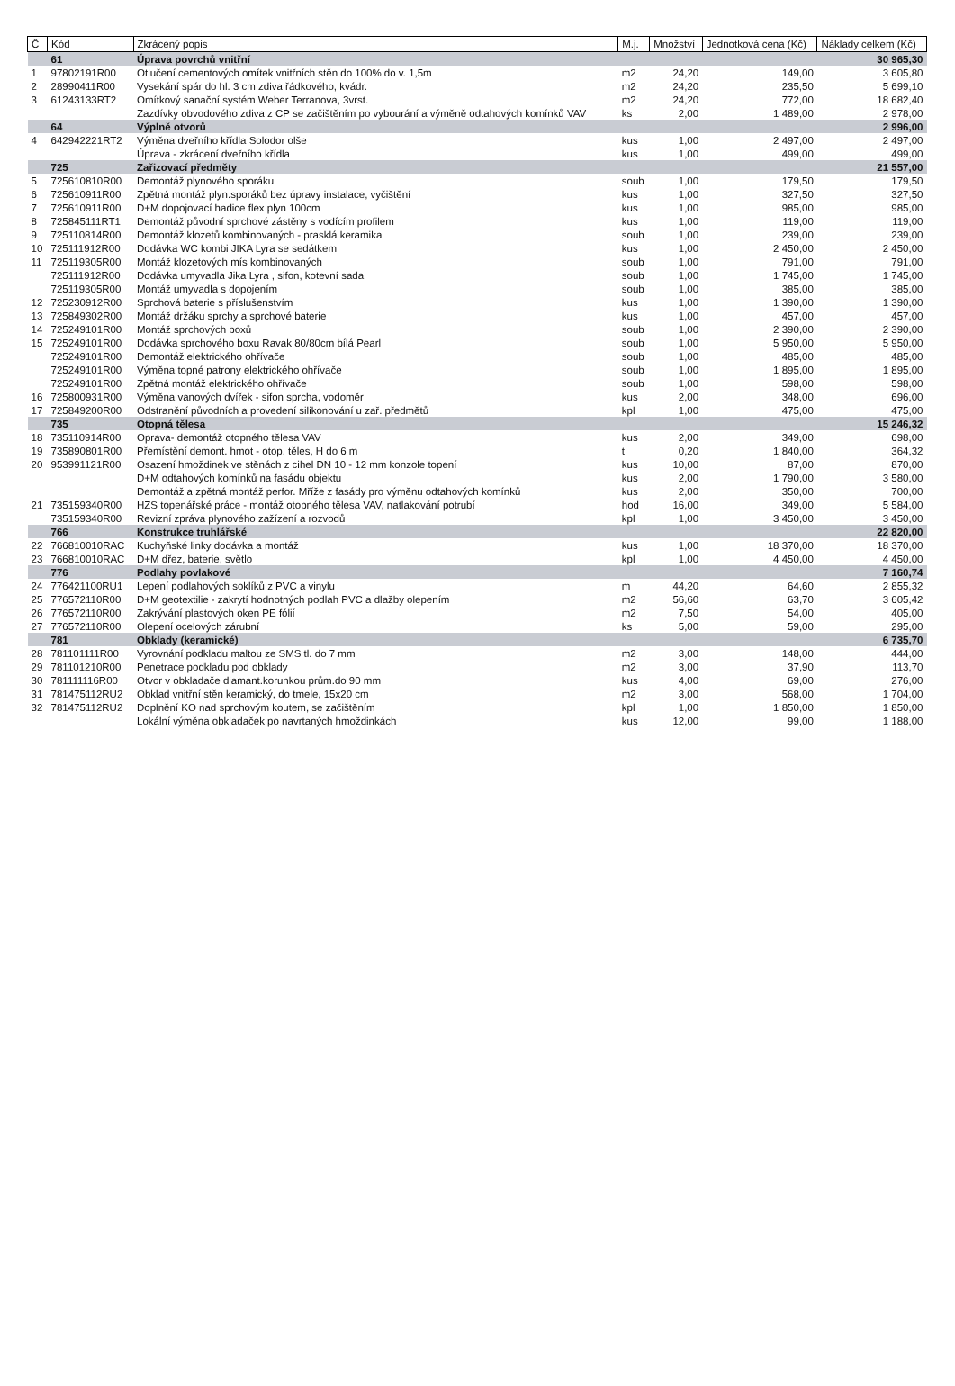| Č | Kód | Zkrácený popis | M.j. | Množství | Jednotková cena (Kč) | Náklady celkem (Kč) |
| --- | --- | --- | --- | --- | --- | --- |
| | 61 | Úprava povrchů vnitřní | | | | 30 965,30 |
| 1 | 97802191R00 | Otlučení cementových omítek vnitřních stěn do 100% do v. 1,5m | m2 | 24,20 | 149,00 | 3 605,80 |
| 2 | 28990411R00 | Vysekání spár do hl. 3 cm zdiva řádkového, kvádr. | m2 | 24,20 | 235,50 | 5 699,10 |
| 3 | 61243133RT2 | Omítkový sanační systém Weber Terranova, 3vrst. | m2 | 24,20 | 772,00 | 18 682,40 |
| | | Zazdívky obvodového zdiva z CP se začištěním po vybourání a výměně odtahových komínků VAV | ks | 2,00 | 1 489,00 | 2 978,00 |
| | 64 | Výplně otvorů | | | | 2 996,00 |
| 4 | 642942221RT2 | Výměna dveřního křídla Solodor olše | kus | 1,00 | 2 497,00 | 2 497,00 |
| | | Úprava - zkrácení dveřního křídla | kus | 1,00 | 499,00 | 499,00 |
| | 725 | Zařizovací předměty | | | | 21 557,00 |
| 5 | 725610810R00 | Demontáž plynového sporáku | soub | 1,00 | 179,50 | 179,50 |
| 6 | 725610911R00 | Zpětná montáž plyn.sporáků bez úpravy instalace, vyčištění | kus | 1,00 | 327,50 | 327,50 |
| 7 | 725610911R00 | D+M dopojovací hadice flex plyn 100cm | kus | 1,00 | 985,00 | 985,00 |
| 8 | 725845111RT1 | Demontáž původní sprchové zástěny s vodícím profilem | kus | 1,00 | 119,00 | 119,00 |
| 9 | 725110814R00 | Demontáž klozetů kombinovaných - prasklá keramika | soub | 1,00 | 239,00 | 239,00 |
| 10 | 725111912R00 | Dodávka WC kombi JIKA Lyra se sedátkem | kus | 1,00 | 2 450,00 | 2 450,00 |
| 11 | 725119305R00 | Montáž klozetových mís kombinovaných | soub | 1,00 | 791,00 | 791,00 |
| | 725111912R00 | Dodávka umyvadla Jika Lyra , sifon, kotevní sada | soub | 1,00 | 1 745,00 | 1 745,00 |
| | 725119305R00 | Montáž umyvadla s dopojením | soub | 1,00 | 385,00 | 385,00 |
| 12 | 725230912R00 | Sprchová baterie s příslušenstvím | kus | 1,00 | 1 390,00 | 1 390,00 |
| 13 | 725849302R00 | Montáž držáku sprchy a sprchové baterie | kus | 1,00 | 457,00 | 457,00 |
| 14 | 725249101R00 | Montáž sprchových boxů | soub | 1,00 | 2 390,00 | 2 390,00 |
| 15 | 725249101R00 | Dodávka sprchového boxu Ravak 80/80cm bílá Pearl | soub | 1,00 | 5 950,00 | 5 950,00 |
| | 725249101R00 | Demontáž elektrického ohřívače | soub | 1,00 | 485,00 | 485,00 |
| | 725249101R00 | Výměna topné patrony elektrického ohřívače | soub | 1,00 | 1 895,00 | 1 895,00 |
| | 725249101R00 | Zpětná montáž elektrického ohřívače | soub | 1,00 | 598,00 | 598,00 |
| 16 | 725800931R00 | Výměna vanových dvířek - sifon sprcha, vodoměr | kus | 2,00 | 348,00 | 696,00 |
| 17 | 725849200R00 | Odstranění původních a provedení silikonování u zař. předmětů | kpl | 1,00 | 475,00 | 475,00 |
| | 735 | Otopná tělesa | | | | 15 246,32 |
| 18 | 735110914R00 | Oprava- demontáž otopného tělesa VAV | kus | 2,00 | 349,00 | 698,00 |
| 19 | 735890801R00 | Přemístění demont. hmot - otop. těles, H do 6 m | t | 0,20 | 1 840,00 | 364,32 |
| 20 | 953991121R00 | Osazení hmoždinek ve stěnách z cihel DN 10 - 12 mm konzole topení | kus | 10,00 | 87,00 | 870,00 |
| | | D+M odtahových komínků na fasádu objektu | kus | 2,00 | 1 790,00 | 3 580,00 |
| | | Demontáž a zpětná montáž perfor. Mříže z fasády pro výměnu odtahových komínků | kus | 2,00 | 350,00 | 700,00 |
| 21 | 735159340R00 | HZS topenářské práce - montáž otopného tělesa VAV, natlakování potrubí | hod | 16,00 | 349,00 | 5 584,00 |
| | 735159340R00 | Revizní zpráva plynového zažízení a rozvodů | kpl | 1,00 | 3 450,00 | 3 450,00 |
| | 766 | Konstrukce truhlářské | | | | 22 820,00 |
| 22 | 766810010RAC | Kuchyňské linky dodávka a montáž | kus | 1,00 | 18 370,00 | 18 370,00 |
| 23 | 766810010RAC | D+M dřez, baterie, světlo | kpl | 1,00 | 4 450,00 | 4 450,00 |
| | 776 | Podlahy povlakové | | | | 7 160,74 |
| 24 | 776421100RU1 | Lepení podlahových soklíků z PVC a vinylu | m | 44,20 | 64,60 | 2 855,32 |
| 25 | 776572110R00 | D+M geotextilie - zakrytí hodnotných podlah PVC a dlažby olepením | m2 | 56,60 | 63,70 | 3 605,42 |
| 26 | 776572110R00 | Zakrývání plastových oken PE fólií | m2 | 7,50 | 54,00 | 405,00 |
| 27 | 776572110R00 | Olepení ocelových zárubní | ks | 5,00 | 59,00 | 295,00 |
| | 781 | Obklady (keramické) | | | | 6 735,70 |
| 28 | 781101111R00 | Vyrovnání podkladu maltou ze SMS tl. do 7 mm | m2 | 3,00 | 148,00 | 444,00 |
| 29 | 781101210R00 | Penetrace podkladu pod obklady | m2 | 3,00 | 37,90 | 113,70 |
| 30 | 781111116R00 | Otvor v obkladače diamant.korunkou prům.do 90 mm | kus | 4,00 | 69,00 | 276,00 |
| 31 | 781475112RU2 | Obklad vnitřní stěn keramický, do tmele, 15x20 cm | m2 | 3,00 | 568,00 | 1 704,00 |
| 32 | 781475112RU2 | Doplnění KO nad sprchovým koutem, se začištěním | kpl | 1,00 | 1 850,00 | 1 850,00 |
| | | Lokální výměna obkladaček po navrtaných hmoždinkách | kus | 12,00 | 99,00 | 1 188,00 |